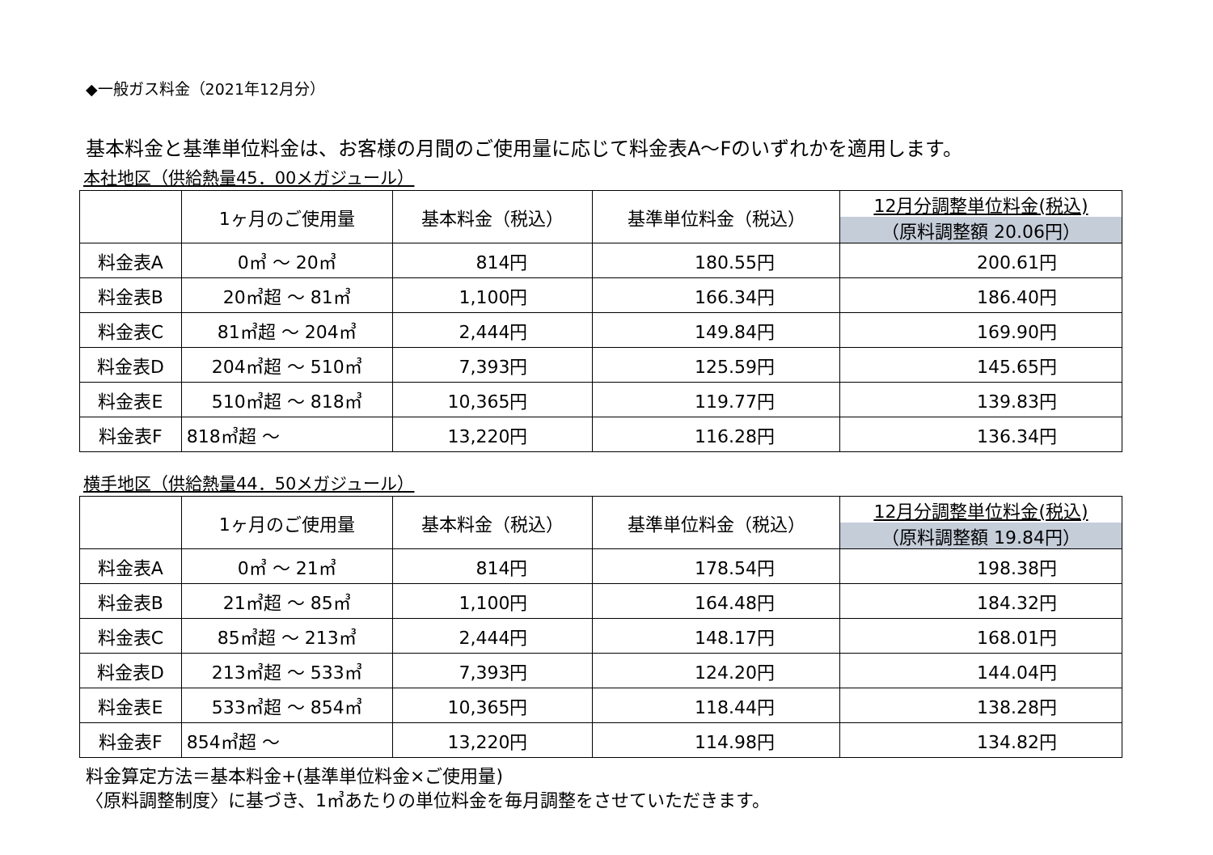◆一般ガス料金（2021年12月分）
基本料金と基準単位料金は、お客様の月間のご使用量に応じて料金表A～Fのいずれかを適用します。
本社地区（供給熱量45．00メガジュール）
| | 1ヶ月のご使用量 | 基本料金（税込） | 基準単位料金（税込） | 12月分調整単位料金(税込) （原料調整額 20.06円） |
| --- | --- | --- | --- | --- |
| 料金表A | 0㎥ ～ 20㎥ | 814円 | 180.55円 | 200.61円 |
| 料金表B | 20㎥超 ～ 81㎥ | 1,100円 | 166.34円 | 186.40円 |
| 料金表C | 81㎥超 ～ 204㎥ | 2,444円 | 149.84円 | 169.90円 |
| 料金表D | 204㎥超 ～ 510㎥ | 7,393円 | 125.59円 | 145.65円 |
| 料金表E | 510㎥超 ～ 818㎥ | 10,365円 | 119.77円 | 139.83円 |
| 料金表F | 818㎥超 ～ | 13,220円 | 116.28円 | 136.34円 |
横手地区（供給熱量44．50メガジュール）
| | 1ヶ月のご使用量 | 基本料金（税込） | 基準単位料金（税込） | 12月分調整単位料金(税込) （原料調整額 19.84円） |
| --- | --- | --- | --- | --- |
| 料金表A | 0㎥ ～ 21㎥ | 814円 | 178.54円 | 198.38円 |
| 料金表B | 21㎥超 ～ 85㎥ | 1,100円 | 164.48円 | 184.32円 |
| 料金表C | 85㎥超 ～ 213㎥ | 2,444円 | 148.17円 | 168.01円 |
| 料金表D | 213㎥超 ～ 533㎥ | 7,393円 | 124.20円 | 144.04円 |
| 料金表E | 533㎥超 ～ 854㎥ | 10,365円 | 118.44円 | 138.28円 |
| 料金表F | 854㎥超 ～ | 13,220円 | 114.98円 | 134.82円 |
料金算定方法＝基本料金+(基準単位料金×ご使用量)
〈原料調整制度〉に基づき、1㎥あたりの単位料金を毎月調整をさせていただきます。